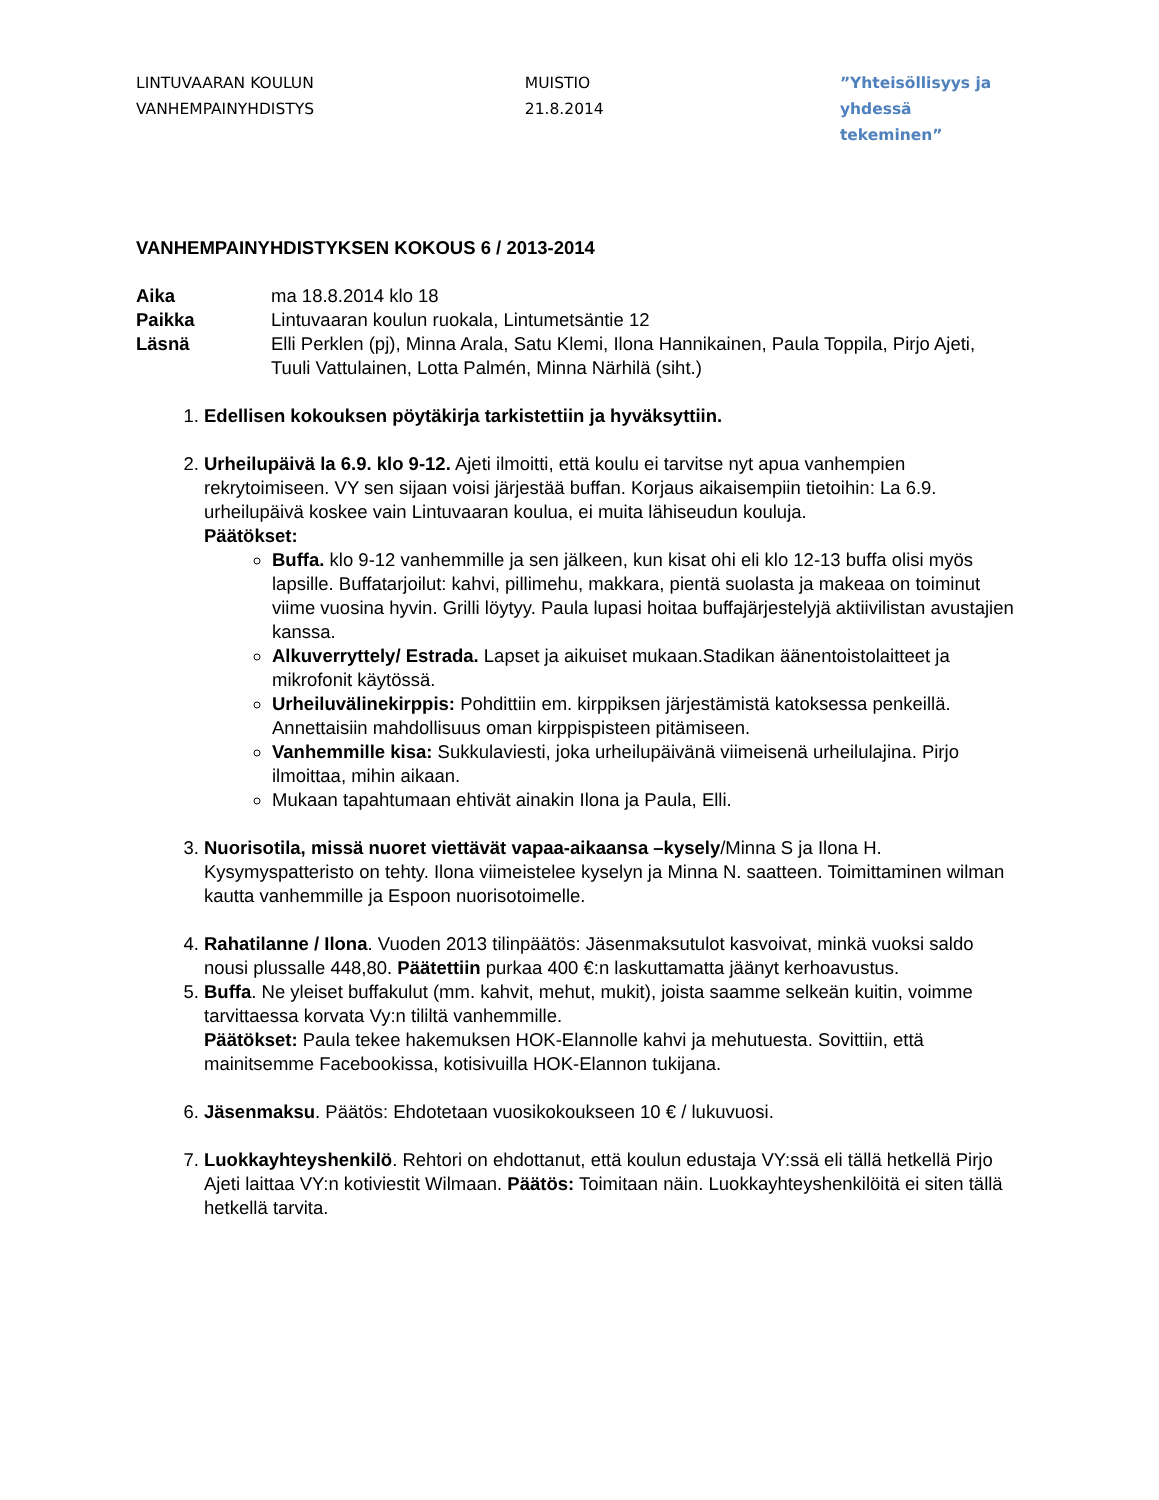LINTUVAARAN KOULUN
VANHEMPAINYHDISTYS
MUISTIO
21.8.2014
”Yhteisöllisyys ja
yhdessä tekeminen”
VANHEMPAINYHDISTYKSEN KOKOUS 6 / 2013-2014
Aika
ma 18.8.2014 klo 18
Paikka
Lintuvaaran koulun ruokala, Lintumetsäntie 12
Läsnä
Elli Perklen (pj), Minna Arala, Satu Klemi, Ilona Hannikainen, Paula Toppila, Pirjo Ajeti, Tuuli Vattulainen, Lotta Palmén, Minna Närhilä (siht.)
1. Edellisen kokouksen pöytäkirja tarkistettiin ja hyväksyttiin.
2. Urheilupäivä la 6.9. klo 9-12. Ajeti ilmoitti, että koulu ei tarvitse nyt apua vanhempien rekrytoimiseen. VY sen sijaan voisi järjestää buffan. Korjaus aikaisempiin tietoihin: La 6.9. urheilupäivä koskee vain Lintuvaaran koulua, ei muita lähiseudun kouluja.
Päätökset:
Buffa. klo 9-12 vanhemmille ja sen jälkeen, kun kisat ohi eli klo 12-13 buffa olisi myös lapsille. Buffatarjoilut: kahvi, pillimehu, makkara, pientä suolasta ja makeaa on toiminut viime vuosina hyvin. Grilli löytyy. Paula lupasi hoitaa buffajärjestelyjä aktiivilistan avustajien kanssa.
Alkuverryttely/ Estrada. Lapset ja aikuiset mukaan.Stadikan äänentoistolaitteet ja mikrofonit käytössä.
Urheiluvälinekirppis: Pohdittiin em. kirppiksen järjestämistä katoksessa penkeillä. Annettaisiin mahdollisuus oman kirppispisteen pitämiseen.
Vanhemmille kisa: Sukkulaviesti, joka urheilupäivänä viimeisenä urheilulajina. Pirjo ilmoittaa, mihin aikaan.
Mukaan tapahtumaan ehtivät ainakin Ilona ja Paula, Elli.
3. Nuorisotila, missä nuoret viettävät vapaa-aikaansa –kysely/Minna S ja Ilona H. Kysymyspatteristo on tehty. Ilona viimeistelee kyselyn ja Minna N. saatteen. Toimittaminen wilman kautta vanhemmille ja Espoon nuorisotoimelle.
4. Rahatilanne / Ilona. Vuoden 2013 tilinpäätös: Jäsenmaksutulot kasvoivat, minkä vuoksi saldo nousi plussalle 448,80. Päätettiin purkaa 400 €:n laskuttamatta jäänyt kerhoavustus.
5. Buffa. Ne yleiset buffakulut (mm. kahvit, mehut, mukit), joista saamme selkeän kuitin, voimme tarvittaessa korvata Vy:n tililtä vanhemmille.
Päätökset: Paula tekee hakemuksen HOK-Elannolle kahvi ja mehutuesta. Sovittiin, että mainitsemme Facebookissa, kotisivuilla HOK-Elannon tukijana.
6. Jäsenmaksu. Päätös: Ehdotetaan vuosikokoukseen 10 € / lukuvuosi.
7. Luokkayhteyshenkilö. Rehtori on ehdottanut, että koulun edustaja VY:ssä eli tällä hetkellä Pirjo Ajeti laittaa VY:n kotiviestit Wilmaan. Päätös: Toimitaan näin. Luokkayhteyshenkilöitä ei siten tällä hetkellä tarvita.